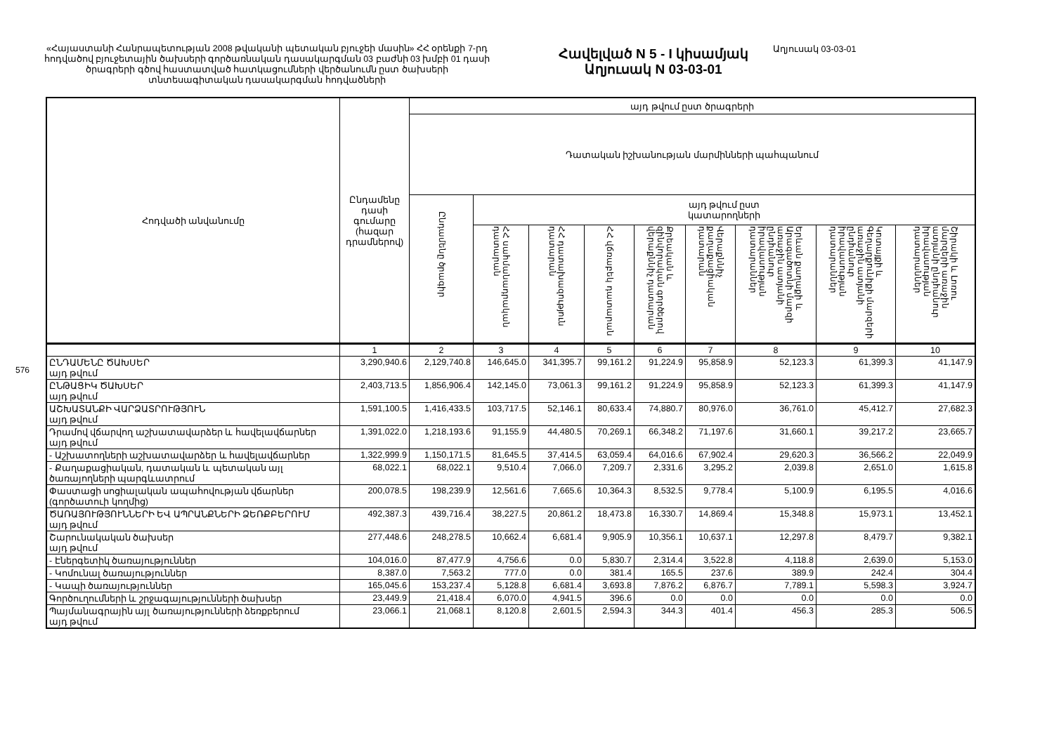576
«Հայաստանի Հանրապետության 2008 թվականի պետական բյուջեի մասին» ՀՀ օրենքի 7-րդ հոդվածով բյուջետային ծախսերի գործառնական դասակարգման 03 բաժնի 03 խմբի 01 դասի ծրագրերի գծով հաստատված հատկացումների վերծանումն ըստ ծախսերի տնտեսագիտական դասակարգման հոդվածների
Հավելված N 5 - I կիսամյակ
Աղյուսակ N 03-03-01
Աղյուսակ 03-03-01
| Հոդվածի անվանումը | Ընդամենը դասի գումարը (հազար դրամներով) | այդ թվում ըստ ծրագրերի | | | | | | | | |
| --- | --- | --- | --- | --- | --- | --- | --- | --- | --- | --- |
| | | Դատական իշխանության մարմինների պահպանում | | | | | | | | |
| | | Ընդամենը ծրագիր | այդ թվում ըստ կատարողների | | | | | | | |
| | | | ՀՀ սահմանադրական դատարան | ՀՀ դատախազություն դատարան | ՀՀ վճռաբեկ դատարան | Քրեական և զինվորական գործերով վերաքննիչ դատարան | Վերաքննիչ քաղաքացիական դատարան | Երևան քաղաքի և Արագածոտնի մարզի առաջին ատյանի ընդհանուր իրավասության դատարաններ | Կոտայքի և Գեղարքունիքի մարզերի առաջին ատյանի ընդհանուր իրավասության դատարաններ | Շիրակի և Լոռու մարզերի առաջին ատյանի ընդհանուր իրավասության դատարաններ |
| | 1 | 2 | 3 | 4 | 5 | 6 | 7 | 8 | 9 | 10 |
| ԸՆԴԱՄԵՆԸ ԾԱԽՍԵՐ այդ թվում | 3,290,940.6 | 2,129,740.8 | 146,645.0 | 341,395.7 | 99,161.2 | 91,224.9 | 95,858.9 | 52,123.3 | 61,399.3 | 41,147.9 |
| ԸՆԹԱՑԻԿ ԾԱԽՍԵՐ այդ թվում | 2,403,713.5 | 1,856,906.4 | 142,145.0 | 73,061.3 | 99,161.2 | 91,224.9 | 95,858.9 | 52,123.3 | 61,399.3 | 41,147.9 |
| ԱՇԽԱՏԱՆՔԻ ՎԱՐՁԱՏՐՈՒԹՅՈՒՆ այդ թվում | 1,591,100.5 | 1,416,433.5 | 103,717.5 | 52,146.1 | 80,633.4 | 74,880.7 | 80,976.0 | 36,761.0 | 45,412.7 | 27,682.3 |
| Դրամով վճարվող աշխատավարձեր և հավելավճարներ այդ թվում | 1,391,022.0 | 1,218,193.6 | 91,155.9 | 44,480.5 | 70,269.1 | 66,348.2 | 71,197.6 | 31,660.1 | 39,217.2 | 23,665.7 |
| - Աշխատողների աշխատավարձեր և հավելավճարներ | 1,322,999.9 | 1,150,171.5 | 81,645.5 | 37,414.5 | 63,059.4 | 64,016.6 | 67,902.4 | 29,620.3 | 36,566.2 | 22,049.9 |
| - Քաղաքացիական, դատական և պետական այլ ծառայողների պարգևատրում | 68,022.1 | 68,022.1 | 9,510.4 | 7,066.0 | 7,209.7 | 2,331.6 | 3,295.2 | 2,039.8 | 2,651.0 | 1,615.8 |
| Փաստացի սոցիալական ապահովության վճարներ (գործատուի կողմից) | 200,078.5 | 198,239.9 | 12,561.6 | 7,665.6 | 10,364.3 | 8,532.5 | 9,778.4 | 5,100.9 | 6,195.5 | 4,016.6 |
| ԾԱՌԱՅՈՒԹՅՈՒՆՆԵՐԻ ԵՎ ԱՊՐԱՆՔՆԵՐԻ ՁԵՌՔԲԵՐՈՒՄ այդ թվում | 492,387.3 | 439,716.4 | 38,227.5 | 20,861.2 | 18,473.8 | 16,330.7 | 14,869.4 | 15,348.8 | 15,973.1 | 13,452.1 |
| Շարունակական ծախսեր այդ թվում | 277,448.6 | 248,278.5 | 10,662.4 | 6,681.4 | 9,905.9 | 10,356.1 | 10,637.1 | 12,297.8 | 8,479.7 | 9,382.1 |
| - Էներգետիկ ծառայություններ | 104,016.0 | 87,477.9 | 4,756.6 | 0.0 | 5,830.7 | 2,314.4 | 3,522.8 | 4,118.8 | 2,639.0 | 5,153.0 |
| - Կոմունալ ծառայություններ | 8,387.0 | 7,563.2 | 777.0 | 0.0 | 381.4 | 165.5 | 237.6 | 389.9 | 242.4 | 304.4 |
| - Կապի ծառայություններ | 165,045.6 | 153,237.4 | 5,128.8 | 6,681.4 | 3,693.8 | 7,876.2 | 6,876.7 | 7,789.1 | 5,598.3 | 3,924.7 |
| Գործուղումների և շրջագայությունների ծախսեր | 23,449.9 | 21,418.4 | 6,070.0 | 4,941.5 | 396.6 | 0.0 | 0.0 | 0.0 | 0.0 | 0.0 |
| Պայմանագրային այլ ծառայությունների ձեռքբերում այդ թվում | 23,066.1 | 21,068.1 | 8,120.8 | 2,601.5 | 2,594.3 | 344.3 | 401.4 | 456.3 | 285.3 | 506.5 |